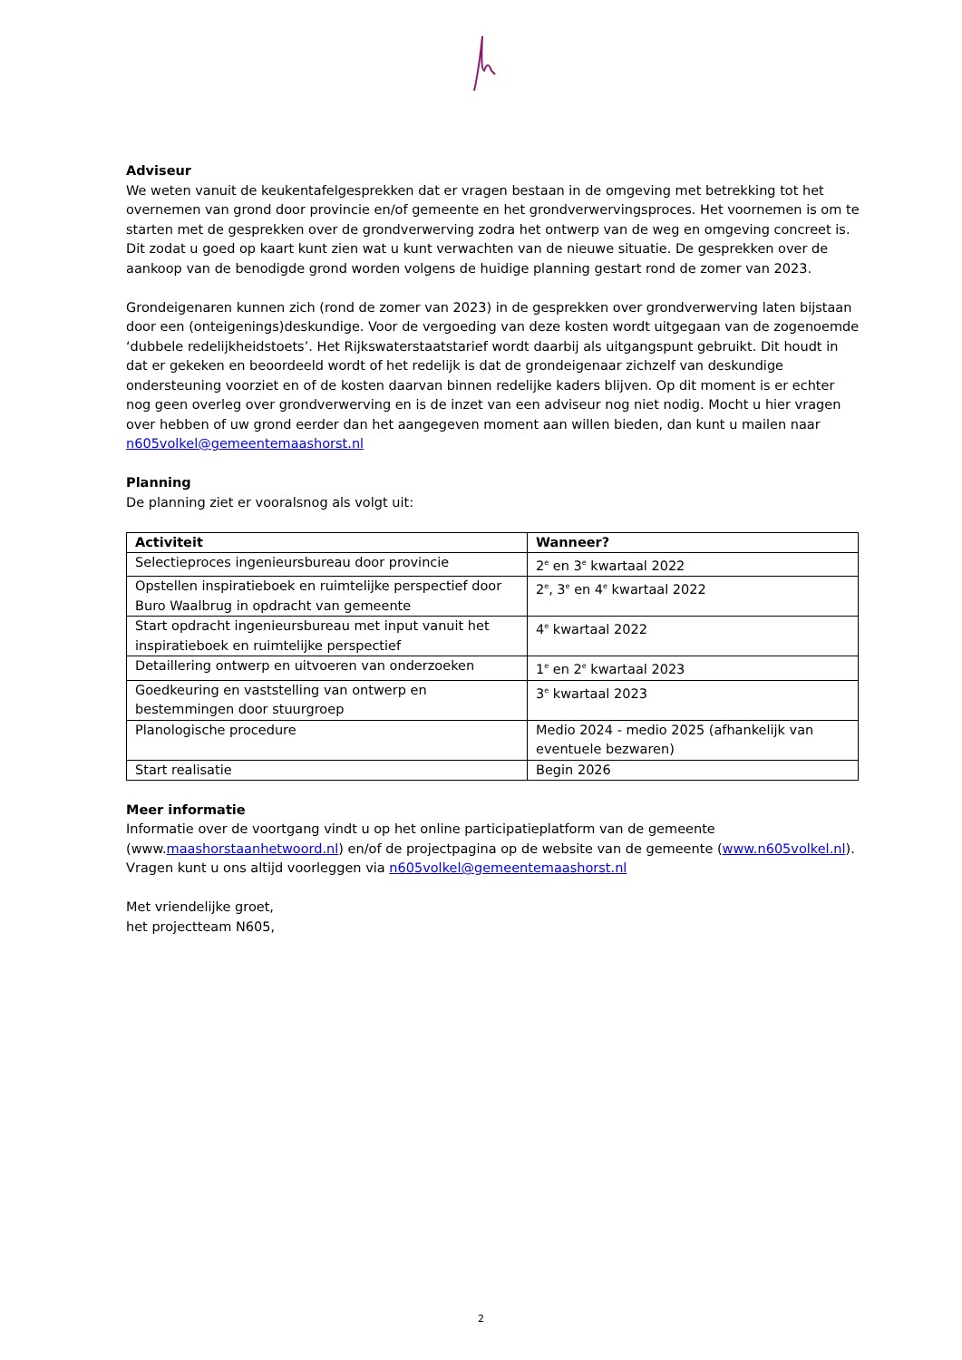Adviseur
We weten vanuit de keukentafelgesprekken dat er vragen bestaan in de omgeving met betrekking tot het overnemen van grond door provincie en/of gemeente en het grondverwervingsproces. Het voornemen is om te starten met de gesprekken over de grondverwerving zodra het ontwerp van de weg en omgeving concreet is. Dit zodat u goed op kaart kunt zien wat u kunt verwachten van de nieuwe situatie. De gesprekken over de aankoop van de benodigde grond worden volgens de huidige planning gestart rond de zomer van 2023.
Grondeigenaren kunnen zich (rond de zomer van 2023) in de gesprekken over grondverwerving laten bijstaan door een (onteigenings)deskundige. Voor de vergoeding van deze kosten wordt uitgegaan van de zogenoemde ‘dubbele redelijkheidstoets’. Het Rijkswaterstaatstarief wordt daarbij als uitgangspunt gebruikt. Dit houdt in dat er gekeken en beoordeeld wordt of het redelijk is dat de grondeigenaar zichzelf van deskundige ondersteuning voorziet en of de kosten daarvan binnen redelijke kaders blijven. Op dit moment is er echter nog geen overleg over grondverwerving en is de inzet van een adviseur nog niet nodig. Mocht u hier vragen over hebben of uw grond eerder dan het aangegeven moment aan willen bieden, dan kunt u mailen naar n605volkel@gemeentemaashorst.nl
Planning
De planning ziet er vooralsnog als volgt uit:
| Activiteit | Wanneer? |
| --- | --- |
| Selectieproces ingenieursbureau door provincie | 2<sup>e</sup> en 3<sup>e</sup> kwartaal 2022 |
| Opstellen inspiratieboek en ruimtelijke perspectief door Buro Waalbrug in opdracht van gemeente | 2<sup>e</sup>, 3<sup>e</sup> en 4<sup>e</sup> kwartaal 2022 |
| Start opdracht ingenieursbureau met input vanuit het inspiratieboek en ruimtelijke perspectief | 4<sup>e</sup> kwartaal 2022 |
| Detaillering ontwerp en uitvoeren van onderzoeken | 1<sup>e</sup> en 2<sup>e</sup> kwartaal 2023 |
| Goedkeuring en vaststelling van ontwerp en bestemmingen door stuurgroep | 3<sup>e</sup> kwartaal 2023 |
| Planologische procedure | Medio 2024 - medio 2025 (afhankelijk van eventuele bezwaren) |
| Start realisatie | Begin 2026 |
Meer informatie
Informatie over de voortgang vindt u op het online participatieplatform van de gemeente (www.maashorstaanhetwoord.nl) en/of de projectpagina op de website van de gemeente (www.n605volkel.nl).
Vragen kunt u ons altijd voorleggen via n605volkel@gemeentemaashorst.nl
Met vriendelijke groet,
het projectteam N605,
2